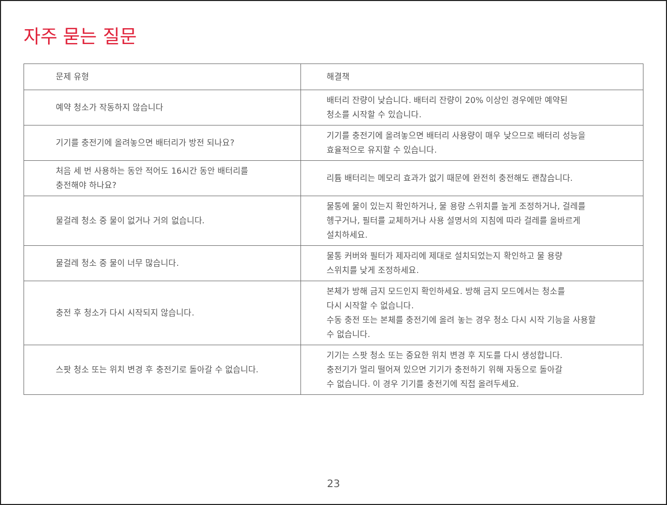자주 묻는 질문
| 문제 유형 | 해결책 |
| --- | --- |
| 예약 청소가 작동하지 않습니다 | 배터리 잔량이 낮습니다. 배터리 잔량이 20% 이상인 경우에만 예약된 청소를 시작할 수 있습니다. |
| 기기를 충전기에 올려놓으면 배터리가 방전 되나요? | 기기를 충전기에 올려놓으면 배터리 사용량이 매우 낮으므로 배터리 성능을 효율적으로 유지할 수 있습니다. |
| 처음 세 번 사용하는 동안 적어도 16시간 동안 배터리를 충전해야 하나요? | 리튬 배터리는 메모리 효과가 없기 때문에 완전히 충전해도 괜찮습니다. |
| 물걸레 청소 중 물이 없거나 거의 없습니다. | 물통에 물이 있는지 확인하거나, 물 용량 스위치를 높게 조정하거나, 걸레를 헹구거나, 필터를 교체하거나 사용 설명서의 지침에 따라 걸레를 올바르게 설치하세요. |
| 물걸레 청소 중 물이 너무 많습니다. | 물통 커버와 필터가 제자리에 제대로 설치되었는지 확인하고 물 용량 스위치를 낮게 조정하세요. |
| 충전 후 청소가 다시 시작되지 않습니다. | 본체가 방해 금지 모드인지 확인하세요. 방해 금지 모드에서는 청소를 다시 시작할 수 없습니다. 수동 충전 또는 본체를 충전기에 올려 놓는 경우 청소 다시 시작 기능을 사용할 수 없습니다. |
| 스팟 청소 또는 위치 변경 후 충전기로 돌아갈 수 없습니다. | 기기는 스팟 청소 또는 중요한 위치 변경 후 지도를 다시 생성합니다. 충전기가 멀리 떨어져 있으면 기기가 충전하기 위해 자동으로 돌아갈 수 없습니다. 이 경우 기기를 충전기에 직접 올려두세요. |
23